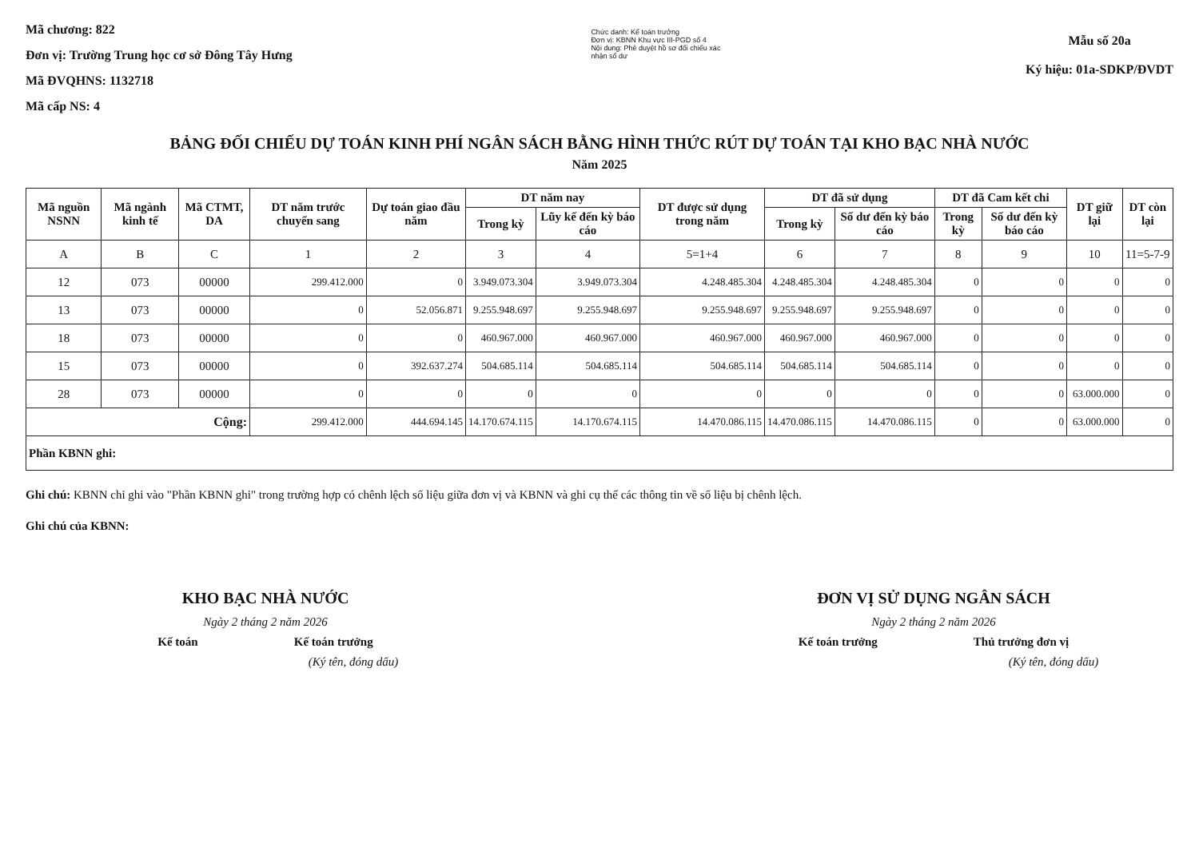Mã chương: 822
Đơn vị: Trường Trung học cơ sở Đông Tây Hưng
Mã ĐVQHNS: 1132718
Mã cấp NS: 4
Chức danh: Kế toán trưởng
Đơn vị: KBNN Khu vực III-PGD số 4
Nội dung: Phê duyệt hồ sơ đối chiếu xác nhận số dư
Mẫu số 20a
Ký hiệu: 01a-SDKP/ĐVDT
BẢNG ĐỐI CHIẾU DỰ TOÁN KINH PHÍ NGÂN SÁCH BẰNG HÌNH THỨC RÚT DỰ TOÁN TẠI KHO BẠC NHÀ NƯỚC
Năm 2025
| Mã nguồn NSNN | Mã ngành kinh tế | Mã CTMT, DA | DT năm trước chuyển sang | Dự toán giao đầu năm | DT năm nay | | DT được sử dụng trong năm | DT đã sử dụng | | DT đã Cam kết chi | | DT giữ lại | DT còn lại |
| --- | --- | --- | --- | --- | --- | --- | --- | --- | --- | --- | --- | --- | --- |
| | | | | | Trong kỳ | Lũy kế đến kỳ báo cáo | | Trong kỳ | Số dư đến kỳ báo cáo | Trong kỳ | Số dư đến kỳ báo cáo | | |
| A | B | C | 1 | 2 | 3 | 4 | 5=1+4 | 6 | 7 | 8 | 9 | 10 | 11=5-7-9 |
| 12 | 073 | 00000 | 299.412.000 | 0 | 3.949.073.304 | 3.949.073.304 | 4.248.485.304 | 4.248.485.304 | 4.248.485.304 | 0 | 0 | 0 | 0 |
| 13 | 073 | 00000 | 0 | 52.056.871 | 9.255.948.697 | 9.255.948.697 | 9.255.948.697 | 9.255.948.697 | 9.255.948.697 | 0 | 0 | 0 | 0 |
| 18 | 073 | 00000 | 0 | 0 | 460.967.000 | 460.967.000 | 460.967.000 | 460.967.000 | 460.967.000 | 0 | 0 | 0 | 0 |
| 15 | 073 | 00000 | 0 | 392.637.274 | 504.685.114 | 504.685.114 | 504.685.114 | 504.685.114 | 504.685.114 | 0 | 0 | 0 | 0 |
| 28 | 073 | 00000 | 0 | 0 | 0 | 0 | 0 | 0 | 0 | 0 | 0 | 63.000.000 | 0 |
| Cộng: | | | 299.412.000 | 444.694.145 | 14.170.674.115 | 14.170.674.115 | 14.470.086.115 | 14.470.086.115 | 14.470.086.115 | 0 | 0 | 63.000.000 | 0 |
| Phần KBNN ghi: | | | | | | | | | | | | | |
Ghi chú: KBNN chỉ ghi vào "Phần KBNN ghi" trong trường hợp có chênh lệch số liệu giữa đơn vị và KBNN và ghi cụ thể các thông tin về số liệu bị chênh lệch.
Ghi chú của KBNN:
KHO BẠC NHÀ NƯỚC
Ngày 2 tháng 2 năm 2026
Kế toán Kế toán trưởng
(Ký tên, đóng dấu)
ĐƠN VỊ SỬ DỤNG NGÂN SÁCH
Ngày 2 tháng 2 năm 2026
Kế toán trưởng Thủ trưởng đơn vị
(Ký tên, đóng dấu)